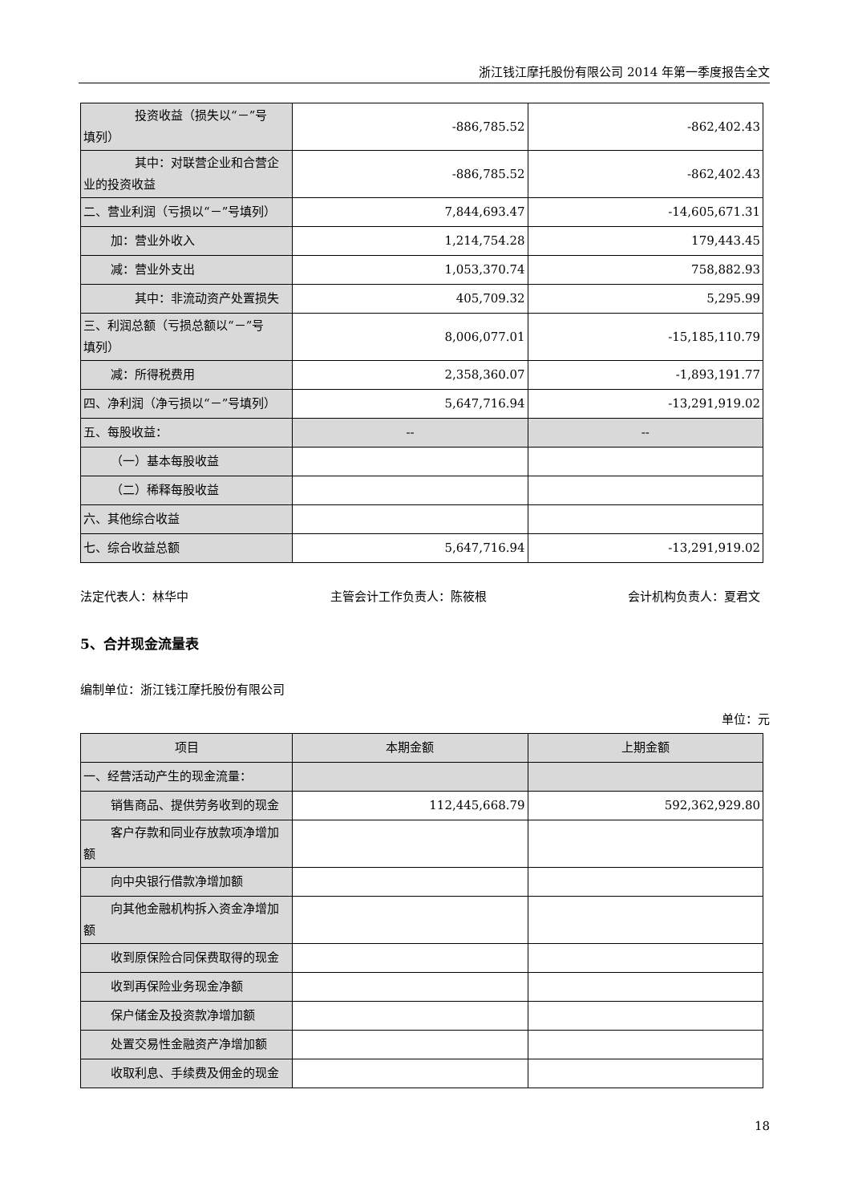浙江钱江摩托股份有限公司 2014 年第一季度报告全文
| 投资收益（损失以“－”号 填列） | -886,785.52 | -862,402.43 |
| 其中：对联营企业和合营企 业的投资收益 | -886,785.52 | -862,402.43 |
| 二、营业利润（亏损以“－”号填列） | 7,844,693.47 | -14,605,671.31 |
| 加：营业外收入 | 1,214,754.28 | 179,443.45 |
| 减：营业外支出 | 1,053,370.74 | 758,882.93 |
| 其中：非流动资产处置损失 | 405,709.32 | 5,295.99 |
| 三、利润总额（亏损总额以“－”号 填列） | 8,006,077.01 | -15,185,110.79 |
| 减：所得税费用 | 2,358,360.07 | -1,893,191.77 |
| 四、净利润（净亏损以“－”号填列） | 5,647,716.94 | -13,291,919.02 |
| 五、每股收益： | -- | -- |
| （一）基本每股收益 | | |
| （二）稀释每股收益 | | |
| 六、其他综合收益 | | |
| 七、综合收益总额 | 5,647,716.94 | -13,291,919.02 |
法定代表人：林华中 主管会计工作负责人：陈筱根 会计机构负责人：夏君文
5、合并现金流量表
编制单位：浙江钱江摩托股份有限公司
单位：元
| 项目 | 本期金额 | 上期金额 |
| 一、经营活动产生的现金流量： | | |
| 销售商品、提供劳务收到的现金 | 112,445,668.79 | 592,362,929.80 |
| 客户存款和同业存放款项净增加 额 | | |
| 向中央银行借款净增加额 | | |
| 向其他金融机构拆入资金净增加 额 | | |
| 收到原保险合同保费取得的现金 | | |
| 收到再保险业务现金净额 | | |
| 保户储金及投资款净增加额 | | |
| 处置交易性金融资产净增加额 | | |
| 收取利息、手续费及佣金的现金 | | |
18